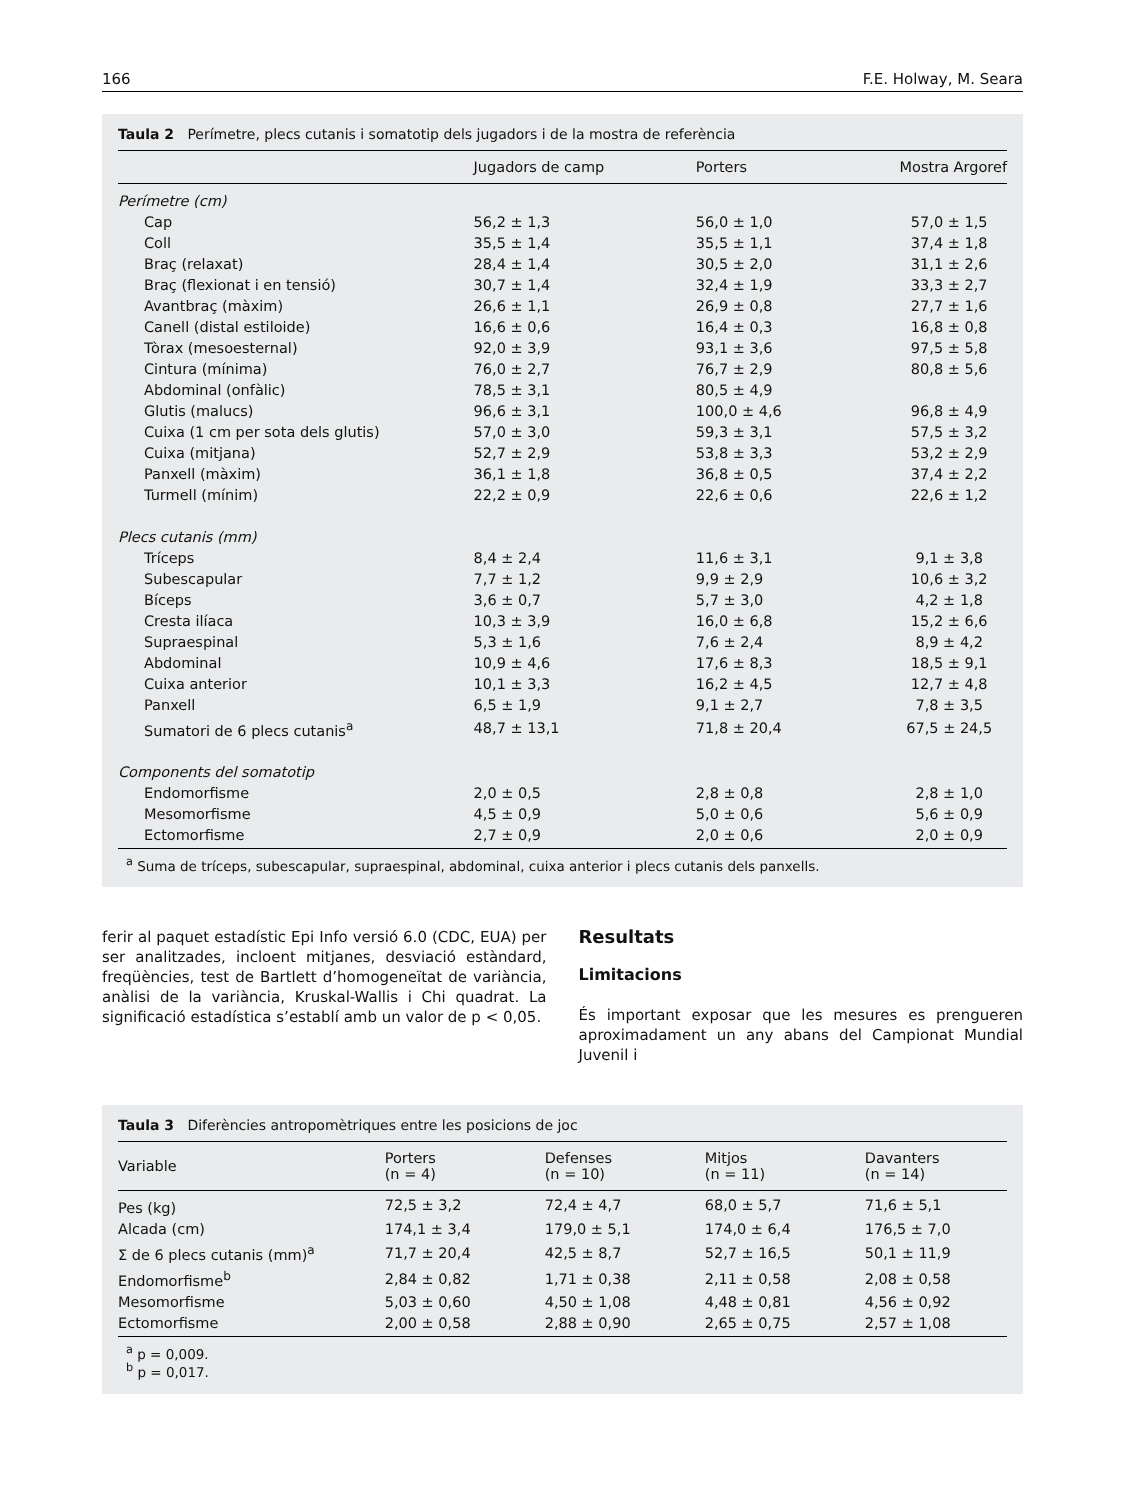166 F.E. Holway, M. Seara
Taula 2 Perímetre, plecs cutanis i somatotip dels jugadors i de la mostra de referència
| | Jugadors de camp | Porters | Mostra Argoref |
| --- | --- | --- | --- |
| Perímetre (cm) | | | |
| Cap | 56,2 ± 1,3 | 56,0 ± 1,0 | 57,0 ± 1,5 |
| Coll | 35,5 ± 1,4 | 35,5 ± 1,1 | 37,4 ± 1,8 |
| Braç (relaxat) | 28,4 ± 1,4 | 30,5 ± 2,0 | 31,1 ± 2,6 |
| Braç (flexionat i en tensió) | 30,7 ± 1,4 | 32,4 ± 1,9 | 33,3 ± 2,7 |
| Avantbraç (màxim) | 26,6 ± 1,1 | 26,9 ± 0,8 | 27,7 ± 1,6 |
| Canell (distal estiloide) | 16,6 ± 0,6 | 16,4 ± 0,3 | 16,8 ± 0,8 |
| Tòrax (mesoesternal) | 92,0 ± 3,9 | 93,1 ± 3,6 | 97,5 ± 5,8 |
| Cintura (mínima) | 76,0 ± 2,7 | 76,7 ± 2,9 | 80,8 ± 5,6 |
| Abdominal (onfàlic) | 78,5 ± 3,1 | 80,5 ± 4,9 | |
| Glutis (malucs) | 96,6 ± 3,1 | 100,0 ± 4,6 | 96,8 ± 4,9 |
| Cuixa (1 cm per sota dels glutis) | 57,0 ± 3,0 | 59,3 ± 3,1 | 57,5 ± 3,2 |
| Cuixa (mitjana) | 52,7 ± 2,9 | 53,8 ± 3,3 | 53,2 ± 2,9 |
| Panxell (màxim) | 36,1 ± 1,8 | 36,8 ± 0,5 | 37,4 ± 2,2 |
| Turmell (mínim) | 22,2 ± 0,9 | 22,6 ± 0,6 | 22,6 ± 1,2 |
| Plecs cutanis (mm) | | | |
| Tríceps | 8,4 ± 2,4 | 11,6 ± 3,1 | 9,1 ± 3,8 |
| Subescapular | 7,7 ± 1,2 | 9,9 ± 2,9 | 10,6 ± 3,2 |
| Bíceps | 3,6 ± 0,7 | 5,7 ± 3,0 | 4,2 ± 1,8 |
| Cresta ilíaca | 10,3 ± 3,9 | 16,0 ± 6,8 | 15,2 ± 6,6 |
| Supraespinal | 5,3 ± 1,6 | 7,6 ± 2,4 | 8,9 ± 4,2 |
| Abdominal | 10,9 ± 4,6 | 17,6 ± 8,3 | 18,5 ± 9,1 |
| Cuixa anterior | 10,1 ± 3,3 | 16,2 ± 4,5 | 12,7 ± 4,8 |
| Panxell | 6,5 ± 1,9 | 9,1 ± 2,7 | 7,8 ± 3,5 |
| Sumatori de 6 plecs cutanis<sup>a</sup> | 48,7 ± 13,1 | 71,8 ± 20,4 | 67,5 ± 24,5 |
| Components del somatotip | | | |
| Endomorfisme | 2,0 ± 0,5 | 2,8 ± 0,8 | 2,8 ± 1,0 |
| Mesomorfisme | 4,5 ± 0,9 | 5,0 ± 0,6 | 5,6 ± 0,9 |
| Ectomorfisme | 2,7 ± 0,9 | 2,0 ± 0,6 | 2,0 ± 0,9 |
<sup>a</sup> Suma de tríceps, subescapular, supraespinal, abdominal, cuixa anterior i plecs cutanis dels panxells.
ferir al paquet estadístic Epi Info versió 6.0 (CDC, EUA) per ser analitzades, incloent mitjanes, desviació estàndard, freqüències, test de Bartlett d’homogeneïtat de variància, anàlisi de la variància, Kruskal-Wallis i Chi quadrat. La significació estadística s’establí amb un valor de p < 0,05.
Resultats
Limitacions
És important exposar que les mesures es prengueren aproximadament un any abans del Campionat Mundial Juvenil i
Taula 3 Diferències antropomètriques entre les posicions de joc
| Variable | Porters (n = 4) | Defenses (n = 10) | Mitjos (n = 11) | Davanters (n = 14) |
| --- | --- | --- | --- | --- |
| Pes (kg) | 72,5 ± 3,2 | 72,4 ± 4,7 | 68,0 ± 5,7 | 71,6 ± 5,1 |
| Alcada (cm) | 174,1 ± 3,4 | 179,0 ± 5,1 | 174,0 ± 6,4 | 176,5 ± 7,0 |
| Σ de 6 plecs cutanis (mm)<sup>a</sup> | 71,7 ± 20,4 | 42,5 ± 8,7 | 52,7 ± 16,5 | 50,1 ± 11,9 |
| Endomorfisme<sup>b</sup> | 2,84 ± 0,82 | 1,71 ± 0,38 | 2,11 ± 0,58 | 2,08 ± 0,58 |
| Mesomorfisme | 5,03 ± 0,60 | 4,50 ± 1,08 | 4,48 ± 0,81 | 4,56 ± 0,92 |
| Ectomorfisme | 2,00 ± 0,58 | 2,88 ± 0,90 | 2,65 ± 0,75 | 2,57 ± 1,08 |
<sup>a</sup> p = 0,009.
<sup>b</sup> p = 0,017.